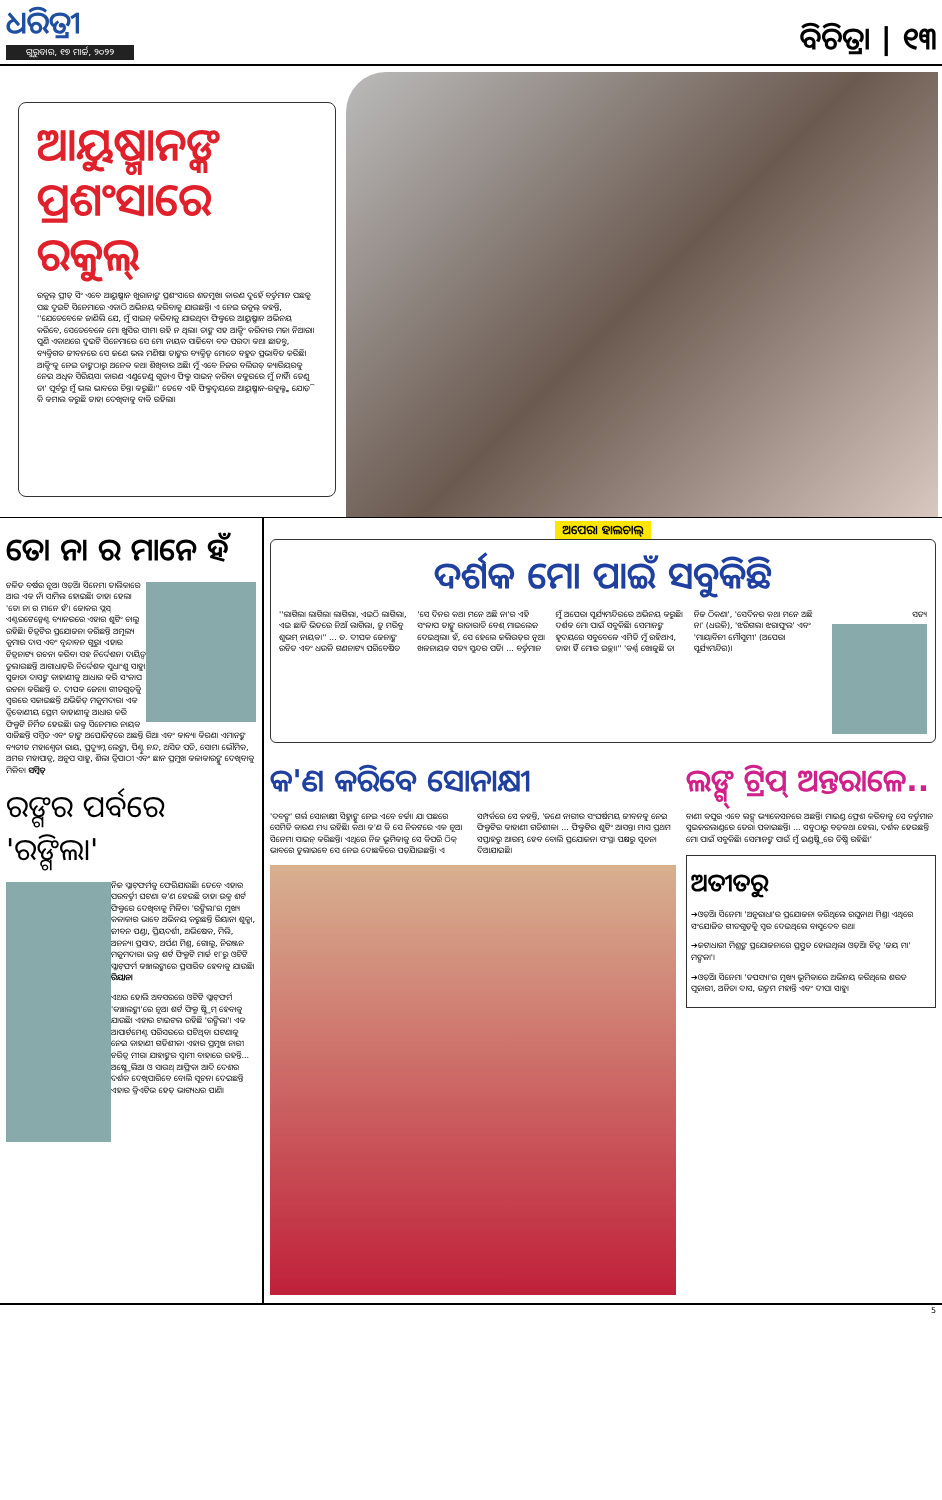ଧରିତ୍ରୀ
ଗୁରୁବାର, ୧୭ ମାର୍ଚ୍ଚ, ୨୦୨୨
ବିଚିତ୍ରା | ୧୩
ଆୟୁଷ୍ମାନଙ୍କ ପ୍ରଶଂସାରେ ରକୁଲ୍
ରକୁଲ୍ ପ୍ରୀତ୍ ସିଂ ଏବେ ଆୟୁଷ୍ମାନ ଖୁରାନାଙ୍କ ପ୍ରଶଂସାରେ ଶତମୁଖ। କାରଣ ଦୁହେଁ ବର୍ତ୍ତମାନ ପଛକୁ ପଛ ଦୁଇଟି ସିନେମାରେ ଏକାଠି ଅଭିନୟ କରିବାକୁ ଯାଉଛନ୍ତି। ଏ ନେଇ ରକୁଲ୍ କହନ୍ତି, ''ଯେତେବେଳେ ଜାଣିଲି ଯେ, ମୁଁ ସାଇନ୍ କରିବାକୁ ଯାଉଥିବା ଫିଲ୍ମରେ ଆୟୁଷ୍ମାନ ଅଭିନୟ କରିବେ, ସେତେବେଳେ ମୋ ଖୁସିର ସୀମା ରହି ନ ଥିଲା। ତାଙ୍କ ସହ ଆକ୍ଟିଂ କରିବାର ମଜା ନିଆରା। ପୁଣି ଏକାଥରେ ଦୁଇଟି ସିନେମାରେ ସେ ମୋ ନାୟକ ସାଜିବେ। ବଡ ପରଦା କଥା ଛାଡନ୍ତୁ, ବ୍ୟକ୍ତିଗତ ଜୀବନରେ ସେ ଜଣେ ଭଲ ମଣିଷ। ତାଙ୍କର ବ୍ୟକ୍ତିତ୍ୱ ମୋତେ ବହୁତ ପ୍ରଭାବିତ କରିଛି। ଆକ୍ଟିଂକୁ ନେଇ ତାଙ୍କଠାରୁ ଅନେକ କଥା ଶିଖିବାର ଅଛି। ମୁଁ ଏବେ ନିଜର ବଲିଉଡ୍ କ୍ୟାରିୟରକୁ ନେଇ ଅଧିକ ସିରିୟସ। କାରଣ ଏଣୁତେଣୁ ଗୁଡ଼ାଏ ଫିଲ୍ମ ସାଇନ୍ କରିବା ଚକ୍କରରେ ମୁଁ ନାହିଁ। ତେଣୁ ତା' ପୂର୍ବରୁ ମୁଁ ଭଲ ଭାବରେ ଚିନ୍ତା କରୁଛି।'' ତେବେ ଏହି ଫିଲ୍ମଦ୍ୱୟରେ ଆୟୁଷ୍ମାନ-ରକୁଲ୍ଙ୍କ ଯୋଡ଼ି କି କମାଲ କରୁଛି ତାହା ଦେଖିବାକୁ ବାକି ରହିଲା।
ତୋ ନା ର ମାନେ ହଁ
ଚଳିତ ବର୍ଷର ନୂଆ ଓଡ଼ିଆ ସିନେମା ତାଲିକାରେ ଆଉ ଏକ ନାଁ ସାମିଲ ହୋଇଛି। ତାହା ହେଲା 'ତୋ ନା ର ମାନେ ହଁ'। ଜୋକର ପ୍ଲସ୍ ଏଣ୍ଟରଟେନ୍ମେଣ୍ଟ ବ୍ୟାନରରେ ଏହାର ଶୁଟିଂ ଚାଲୁ ରହିଛି। ଚିତ୍ରଟିର ପ୍ରଯୋଜନା କରିଛନ୍ତି ଅମୂଲ୍ୟ କୁମାର ଦାସ ଏବଂ ବୃନ୍ଦାବନ ଗୁରୁ। ଏହାର ଚିତ୍ରନାଟ୍ୟ ରଚନା କରିବା ସହ ନିର୍ଦ୍ଦେଶନା ଦାୟିତ୍ୱ ତୁଲାଉଛନ୍ତି ଆଗାଧାଡ଼ିର ନିର୍ଦ୍ଦେଶକ ସୁଧାଂଶୁ ସାହୁ। ସୁଜାତା ଦାସଙ୍କ କାହାଣୀକୁ ଆଧାର କରି ସଂଳାପ ରଚନା କରିଛନ୍ତି ଡ. ଦୀପକ ଜେନା। ଗୀତଗୁଡ଼ିକୁ ସ୍ୱରରେ ସଜାଇଛନ୍ତି ଅଭିଜିତ୍ ମଜୁମଦାର। ଏକ ତ୍ରିକୋଣୀୟ ପ୍ରେମ କାହାଣୀକୁ ଆଧାର କରି ଫିଲ୍ମଟି ନିର୍ମିତ ହେଉଛି। ଉକ୍ତ ସିନେମାର ନାୟକ ସାଜିଛନ୍ତି ସମ୍ବିତ ଏବଂ ତାଙ୍କ ଅପୋଜିଟ୍‌ରେ ଅଛନ୍ତି ରିଆ ଏବଂ କାବ୍ୟା କିରଣ। ଏମାନଙ୍କ ବ୍ୟତୀତ ମହାଶ୍ୱେତା ରାୟ, ପ୍ରଦ୍ୟୁମ୍ନ ଲେଙ୍କା, ପିଣ୍ଟୁ ନନ୍ଦ, ଅସିତ ପତି, ସୋମା ଭୌମିକ, ଅମର ମହାପାତ୍ର, ଅନୁପ ସାହୁ, ଶିଲା ତ୍ରିପାଠୀ ଏବଂ ଛାନ ପ୍ରମୁଖ କଳାକାରଙ୍କୁ ଦେଖିବାକୁ ମିଳିବ। ସମ୍ବିତ୍
ରଙ୍ଗର ପର୍ବରେ 'ରଙ୍ଗିଲା'
ନିଜ ପ୍ଲାଟ୍‌ଫର୍ମକୁ ଫେରିଯାଉଛି। ତେବେ ଏହାର ପରବର୍ତ୍ତୀ ଘଟଣା କ'ଣ ହେଉଛି ତାହା ଉକ୍ତ ଶର୍ଟ ଫିଲ୍ମରେ ଦେଖିବାକୁ ମିଳିବ। 'ରଙ୍ଗିଲା'ର ମୁଖ୍ୟ କଳାକାର ଭାବେ ଅଭିନୟ କରୁଛନ୍ତି ରିୟାନା ଶୁକ୍ଳା, ଜୀବନ ପଣ୍ଡା, ପ୍ରିୟଦର୍ଶୀ, ଅଭିଷେକ, ମିଲି, ଅନନ୍ୟା ପ୍ରସାଦ, ଅର୍ପଣ ମିଶ୍ର, ଗୋଲୁ, ନିରଞ୍ଜନ ମଜୁମଦାର। ଉକ୍ତ ଶର୍ଟ ଫିଲ୍ମଟି ମାର୍ଚ୍ଚ ୧୮ରୁ ଓଟିଟି ପ୍ଲାଟ୍‌ଫର୍ମ କଞ୍ଚାଲଙ୍କାରେ ପ୍ରସାରିତ ହେବାକୁ ଯାଉଛି। ରିୟାନା
ଏଥର ହୋଲି ଅବସରରେ ଓଟିଟି ପ୍ଲାଟ୍‌ଫର୍ମ 'କଞ୍ଚାଲଙ୍କା'ରେ ନୂଆ ଶର୍ଟ ଫିଲ୍ମ ଷ୍ଟ୍ରିମ୍ ହେବାକୁ ଯାଉଛି। ଏହାର ଟାଇଟଲ ରହିଛି 'ରଙ୍ଗିଲା'। ଏକ ଆପାର୍ଟମେଣ୍ଟ ପରିସରରେ ଘଟିଥିବା ଘଟଣାକୁ ନେଇ କାହାଣୀ ଗତିଶୀଳ। ଏହାର ପ୍ରମୁଖ ନାରୀ ଚରିତ୍ର ମୀରା ଯାହାଙ୍କର ସ୍ୱାମୀ ବାହାରେ ରହନ୍ତି... ଅଷ୍ଟ୍ରେଲିଆ ଓ ସାଉଥ୍ ଆଫ୍ରିକା ଆଦି ଦେଶର ଦର୍ଶକ ଦେଖିପାରିବେ ବୋଲି ସୂଚନା ଦେଇଛନ୍ତି ଏହାର କ୍ରିଏଟିଭ ହେଡ୍ ଭାଗ୍ୟଧର ପାଣି।
ଅପେରା ହାଲଚାଲ୍
ଦର୍ଶକ ମୋ ପାଇଁ ସବୁକିଛି
''ଲାଗିଲା ଲାଗିଲା ଲାଗିଲା, ଏଇଠି ଲାଗିଲା, ଏଇ ଛାତି ଭିତରେ ନିଆଁ ଲାଗିଲା, ତୁ ମରିବୁ ଶୁଭମ୍ ନାୟକ।'' ... ଡ. ଦୀପକ ଜେନାଙ୍କ ରଚିତ ଏବଂ ଧଉଳି ଗଣନାଟ୍ୟ ପରିବେଷିତ 'ସେ ଦିନର କଥା ମନେ ଅଛି ନା'ର ଏହି ସଂଳାପ ତାଙ୍କୁ ରାତାରାତି ବେଶ୍ ମାଇଲେଜ ଦେଇଥିଲା। ହଁ, ସେ ହେଲେ ଜଲିଉଡ୍‌ର ନୂଆ ଖଳନାୟକ ସତ୍ୟ ସୁନ୍ଦର ପତି। ... ବର୍ତ୍ତମାନ ମୁଁ ଅପେରା ସୂର୍ଯ୍ୟମନ୍ଦିରରେ ଅଭିନୟ କରୁଛି। ଦର୍ଶକ ମୋ ପାଇଁ ସବୁକିଛି। ସେମାନଙ୍କ ହୃଦୟରେ ସବୁବେଳେ ଏମିତି ମୁଁ ରହିଥାଏ, ତାହା ହିଁ ମୋର ଇଚ୍ଛା।'' 'କର୍ଣ୍ଣ ଖୋଜୁଛି ତା ନିଜ ଠିକଣା', 'ସେଦିନର କଥା ମନେ ଅଛି ନା' (ଧଉଳି), 'ଝରିଗଲା ଝରାଫୁଲ' ଏବଂ 'ମାୟାବିନୀ ମୌସୁମୀ' (ଅପେରା ସୂର୍ଯ୍ୟମନ୍ଦିର)।
ସତ୍ୟ
କ'ଣ କରିବେ ସୋନାକ୍ଷୀ
'ଦବଙ୍ଗ' ଗର୍ଲ ସୋନାକ୍ଷୀ ସିହ୍ନାଙ୍କୁ ନେଇ ଏବେ ଚର୍ଚ୍ଚା। ଯା ପଛରେ ସେମିତି କାରଣ ମଧ୍ୟ ରହିଛି। କଥା କ'ଣ କି ସେ ନିକଟରେ ଏକ ନୂଆ ସିନେମା ସାଇନ୍ କରିଛନ୍ତି। ଏଥିରେ ନିଜ ଭୂମିକାକୁ ସେ କିପରି ଠିକ୍ ଭାବରେ ତୁଲାଇବେ ସେ ନେଇ ଦୋଛକିରେ ପଡ଼ିଯାଇଛନ୍ତି। ଏ ସମ୍ପର୍କରେ ସେ କହନ୍ତି, 'ଜଣେ ନାରୀର ସଂଘର୍ଷମୟ ଜୀବନକୁ ନେଇ ଫିଲ୍ମଟିର କାହାଣୀ ଗତିଶୀଳ। ... ଫିଲ୍ମଟିର ଶୁଟିଂ ଆସନ୍ତା ମାସ ପ୍ରଥମ ସପ୍ତାହରୁ ଆରମ୍ଭ ହେବ ବୋଲି ପ୍ରଯୋଜନା ସଂସ୍ଥା ପକ୍ଷରୁ ସୂଚନା ଦିଆଯାଇଛି।
ଲଙ୍ଗ୍ ଟ୍ରିପ୍ ଅନ୍ତରାଳେ..
ବାଣୀ କପୁର ଏବେ ଲଙ୍ଗ୍ ଭ୍ୟାକେସନରେ ଅଛନ୍ତି। ମାଇଣ୍ଡ ଫ୍ରେଶ କରିବାକୁ ସେ ବର୍ତ୍ତମାନ ସୁଇଜରଲାଣ୍ଡରେ ଡେରା ପକାଇଛନ୍ତି। ... ସବୁଠାରୁ ବଡ଼କଥା ହେଲା, ଦର୍ଶକ ହେଉଛନ୍ତି ମୋ ପାଇଁ ସବୁକିଛି। ସେମାନଙ୍କ ପାଇଁ ମୁଁ ଇଣ୍ଡଷ୍ଟ୍ରିରେ ତିଷ୍ଠି ରହିଛି।'
ଅତୀତରୁ
➔ଓଡ଼ିଆ ସିନେମା 'ଅନୁରାଧା'ର ପ୍ରଯୋଜନା କରିଥିଲେ ରଘୁନାଥ ମିଶ୍ର। ଏଥିରେ ସଂଯୋଜିତ ଗୀତଗୁଡ଼ିକୁ ସ୍ୱର ଦେଇଥିଲେ ବାସୁଦେବ ରଥ।
➔ଜଟାଧାରୀ ମିଶ୍ରଙ୍କ ପ୍ରଯୋଜନାରେ ପ୍ରସ୍ତୁତ ହୋଇଥିଲା ଓଡ଼ିଆ ଚିତ୍ର 'ଜୟ ମା' ମଙ୍ଗଳା'।
➔ଓଡ଼ିଆ ସିନେମା 'ତପସ୍ୟା'ର ମୁଖ୍ୟ ଭୂମିକାରେ ଅଭିନୟ କରିଥିଲେ ଶରତ ପୂଜାରୀ, ଅନିତା ଦାସ, ଉତ୍ତମ ମହାନ୍ତି ଏବଂ ଦୀପା ସାହୁ।
5